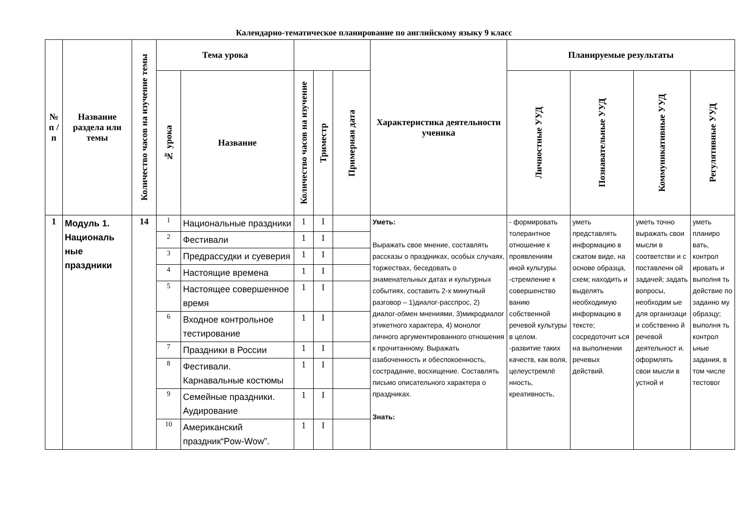Календарно-тематическое планирование по английскому языку 9 класс
| № п / п | Название раздела или темы | Количество часов на изучение темы | Тема урока | | | | | Характеристика деятельности ученика | Планируемые результаты | | | |
| --- | --- | --- | --- | --- | --- | --- | --- | --- | --- | --- | --- | --- |
| | | | № урока | Название | Количество часов на изучение | Триместр | Примерная дата | | Личностные УУД | Познавательные УУД | Коммуникативные УУД | Регулятивные УУД |
| 1 | Модуль 1. Националь ные праздники | 14 | 1 | Национальные праздники | 1 | I | | Уметь: Выражать свое мнение, составлять рассказы о праздниках, особых случаях, торжествах, беседовать о знаменательных датах и культурных событиях, составить 2-х минутный разговор – 1)диалог-расспрос, 2) диалог-обмен мнениями, 3)микродиалог этикетного характера, 4) монолог личного аргументированного отношения к прочитанному. Выражать озабоченность и обеспокоенность, сострадание, восхищение. Составлять письмо описательного характера о праздниках. Знать: | - формировать толерантное отношение к проявлениям иной культуры. -стремление к совершенство ванию собственной речевой культуры в целом. -развитие таких качеств, как воля, целеустремлё нность, креативность, | уметь представлять информацию в сжатом виде, на основе образца, схем; находить и выделять необходимую информацию в тексте; сосредоточит ься на выполнении речевых действий. | уметь точно выражать свои мысли в соответстви и с поставленн ой задачей; задать вопросы, необходим ые для организаци и собственно й речевой деятельност и. оформлять свои мысли в устной и | уметь планиро вать, контрол ировать и выполня ть действие по заданно му образцу; выполня ть контрол ьные задания, в том числе тестовог |
| | | | 2 | Фестивали | 1 | I | | | | | | |
| | | | 3 | Предрассудки и суеверия | 1 | I | | | | | | |
| | | | 4 | Настоящие времена | 1 | I | | | | | | |
| | | | 5 | Настоящее совершенное время | 1 | I | | | | | | |
| | | | 6 | Входное контрольное тестирование | 1 | I | | | | | | |
| | | | 7 | Праздники в России | 1 | I | | | | | | |
| | | | 8 | Фестивали. Карнавальные костюмы | 1 | I | | | | | | |
| | | | 9 | Семейные праздники. Аудирование | 1 | I | | | | | | |
| | | | 10 | Американский праздник“Pow-Wow”. | 1 | I | | | | | | |